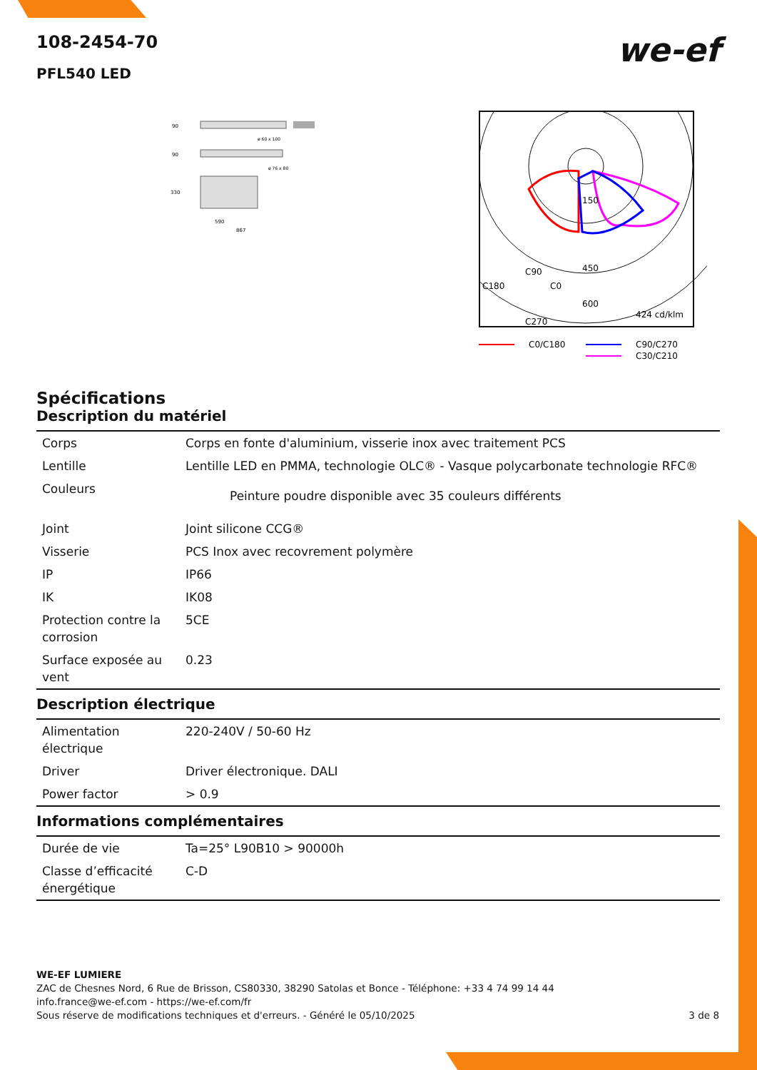108-2454-70
PFL540 LED
we-ef
590
867
90
90
330
ø 60 x 100
ø 76 x 80
150
450
600
424 cd/klm
C90
C180
C0
C270
C0/C180
C90/C270
C30/C210
Spécifications
Description du matériel
| Corps | Corps en fonte d'aluminium, visserie inox avec traitement PCS |
| Lentille | Lentille LED en PMMA, technologie OLC® - Vasque polycarbonate technologie RFC® |
| Couleurs | Peinture poudre disponible avec 35 couleurs différents |
| Joint | Joint silicone CCG® |
| Visserie | PCS Inox avec recovrement polymère |
| IP | IP66 |
| IK | IK08 |
| Protection contre la corrosion | 5CE |
| Surface exposée au vent | 0.23 |
Description électrique
| Alimentation électrique | 220-240V / 50-60 Hz |
| Driver | Driver électronique. DALI |
| Power factor | > 0.9 |
Informations complémentaires
| Durée de vie | Ta=25° L90B10 > 90000h |
| Classe d’efficacité énergétique | C-D |
WE-EF LUMIERE
ZAC de Chesnes Nord, 6 Rue de Brisson, CS80330, 38290 Satolas et Bonce - Téléphone: +33 4 74 99 14 44
info.france@we-ef.com - https://we-ef.com/fr
Sous réserve de modifications techniques et d'erreurs. - Généré le 05/10/2025 3 de 8